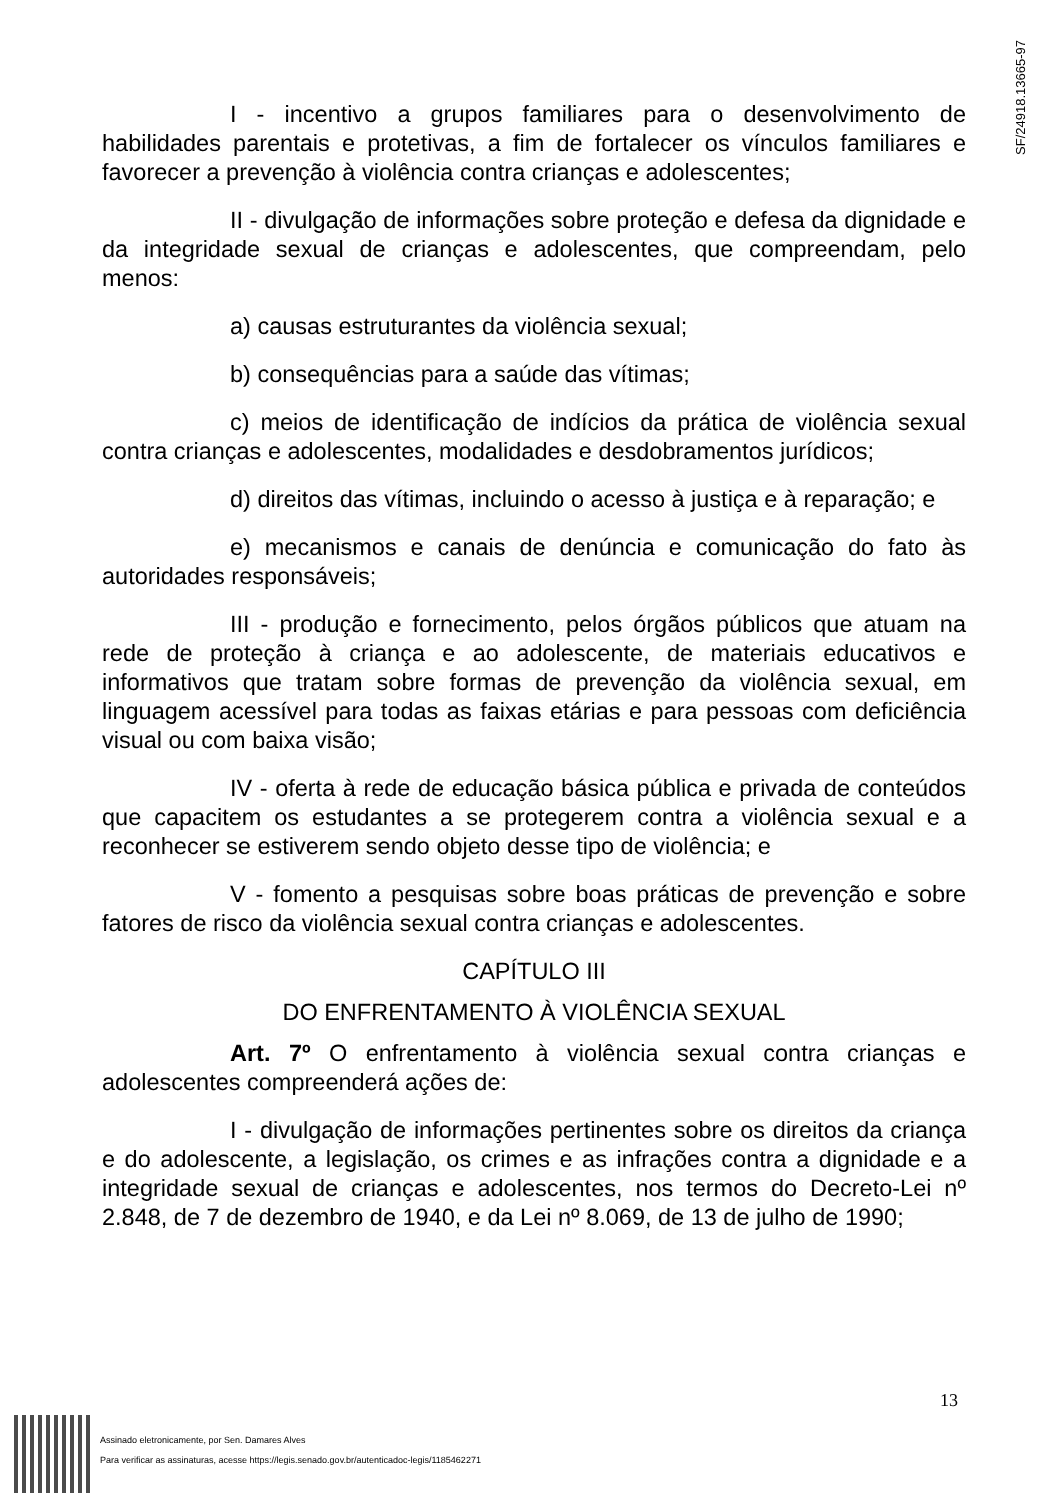SF/24918.13665-97
I - incentivo a grupos familiares para o desenvolvimento de habilidades parentais e protetivas, a fim de fortalecer os vínculos familiares e favorecer a prevenção à violência contra crianças e adolescentes;
II - divulgação de informações sobre proteção e defesa da dignidade e da integridade sexual de crianças e adolescentes, que compreendam, pelo menos:
a) causas estruturantes da violência sexual;
b) consequências para a saúde das vítimas;
c) meios de identificação de indícios da prática de violência sexual contra crianças e adolescentes, modalidades e desdobramentos jurídicos;
d) direitos das vítimas, incluindo o acesso à justiça e à reparação; e
e) mecanismos e canais de denúncia e comunicação do fato às autoridades responsáveis;
III - produção e fornecimento, pelos órgãos públicos que atuam na rede de proteção à criança e ao adolescente, de materiais educativos e informativos que tratam sobre formas de prevenção da violência sexual, em linguagem acessível para todas as faixas etárias e para pessoas com deficiência visual ou com baixa visão;
IV - oferta à rede de educação básica pública e privada de conteúdos que capacitem os estudantes a se protegerem contra a violência sexual e a reconhecer se estiverem sendo objeto desse tipo de violência; e
V - fomento a pesquisas sobre boas práticas de prevenção e sobre fatores de risco da violência sexual contra crianças e adolescentes.
CAPÍTULO III
DO ENFRENTAMENTO À VIOLÊNCIA SEXUAL
Art. 7º O enfrentamento à violência sexual contra crianças e adolescentes compreenderá ações de:
I - divulgação de informações pertinentes sobre os direitos da criança e do adolescente, a legislação, os crimes e as infrações contra a dignidade e a integridade sexual de crianças e adolescentes, nos termos do Decreto-Lei nº 2.848, de 7 de dezembro de 1940, e da Lei nº 8.069, de 13 de julho de 1990;
13
Assinado eletronicamente, por Sen. Damares Alves
Para verificar as assinaturas, acesse https://legis.senado.gov.br/autenticadoc-legis/1185462271